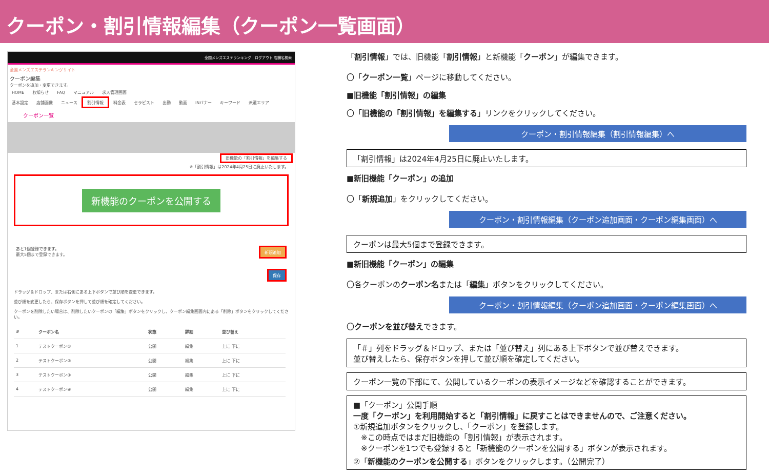クーポン・割引情報編集（クーポン一覧画面）
全国メンズエステランキング | ログアウト 店舗名検索
全国メンズエステランキングサイト
クーポン編集
クーポンを追加・変更できます。
HOME お知らせ FAQ マニュアル 求人管理画面
基本設定 店舗画像 ニュース 割引情報 料金表 セラピスト 出勤 動画 INバナー キーワード 派遣エリア
クーポン一覧
旧機能の「割引情報」を編集する
※「割引情報」は2024年4月25日に廃止いたします。
新機能のクーポンを公開する
あと1個登録できます。
最大5個まで登録できます。
新規追加
保存
ドラッグ＆ドロップ、または右側にある上下ボタンで並び順を変更できます。
並び順を変更したら、保存ボタンを押して並び順を確定してください。
クーポンを削除したい場合は、削除したいクーポンの「編集」ボタンをクリックし、クーポン編集画面内にある「削除」ボタンをクリックしてください。
| # | クーポン名 | 状態 | 詳細 | 並び替え |
| --- | --- | --- | --- | --- |
| 1 | テストクーポン① | 公開 | 編集 | 上に 下に |
| 2 | テストクーポン② | 公開 | 編集 | 上に 下に |
| 3 | テストクーポン③ | 公開 | 編集 | 上に 下に |
| 4 | テストクーポン④ | 公開 | 編集 | 上に 下に |
「割引情報」では、旧機能「割引情報」と新機能「クーポン」が編集できます。
〇「クーポン一覧」ページに移動してください。
■旧機能「割引情報」の編集
〇「旧機能の「割引情報」を編集する」リンクをクリックしてください。
クーポン・割引情報編集（割引情報編集）へ
「割引情報」は2024年4月25日に廃止いたします。
■新旧機能「クーポン」の追加
〇「新規追加」をクリックしてください。
クーポン・割引情報編集（クーポン追加画面・クーポン編集画面）へ
クーポンは最大5個まで登録できます。
■新旧機能「クーポン」の編集
〇各クーポンのクーポン名または「編集」ボタンをクリックしてください。
クーポン・割引情報編集（クーポン追加画面・クーポン編集画面）へ
〇クーポンを並び替えできます。
「＃」列をドラッグ＆ドロップ、または「並び替え」列にある上下ボタンで並び替えできます。
並び替えしたら、保存ボタンを押して並び順を確定してください。
クーポン一覧の下部にて、公開しているクーポンの表示イメージなどを確認することができます。
■「クーポン」公開手順
一度「クーポン」を利用開始すると「割引情報」に戻すことはできませんので、ご注意ください。
①新規追加ボタンをクリックし、「クーポン」を登録します。
　※この時点ではまだ旧機能の「割引情報」が表示されます。
　※クーポンを1つでも登録すると「新機能のクーポンを公開する」ボタンが表示されます。
②「新機能のクーポンを公開する」ボタンをクリックします。（公開完了）